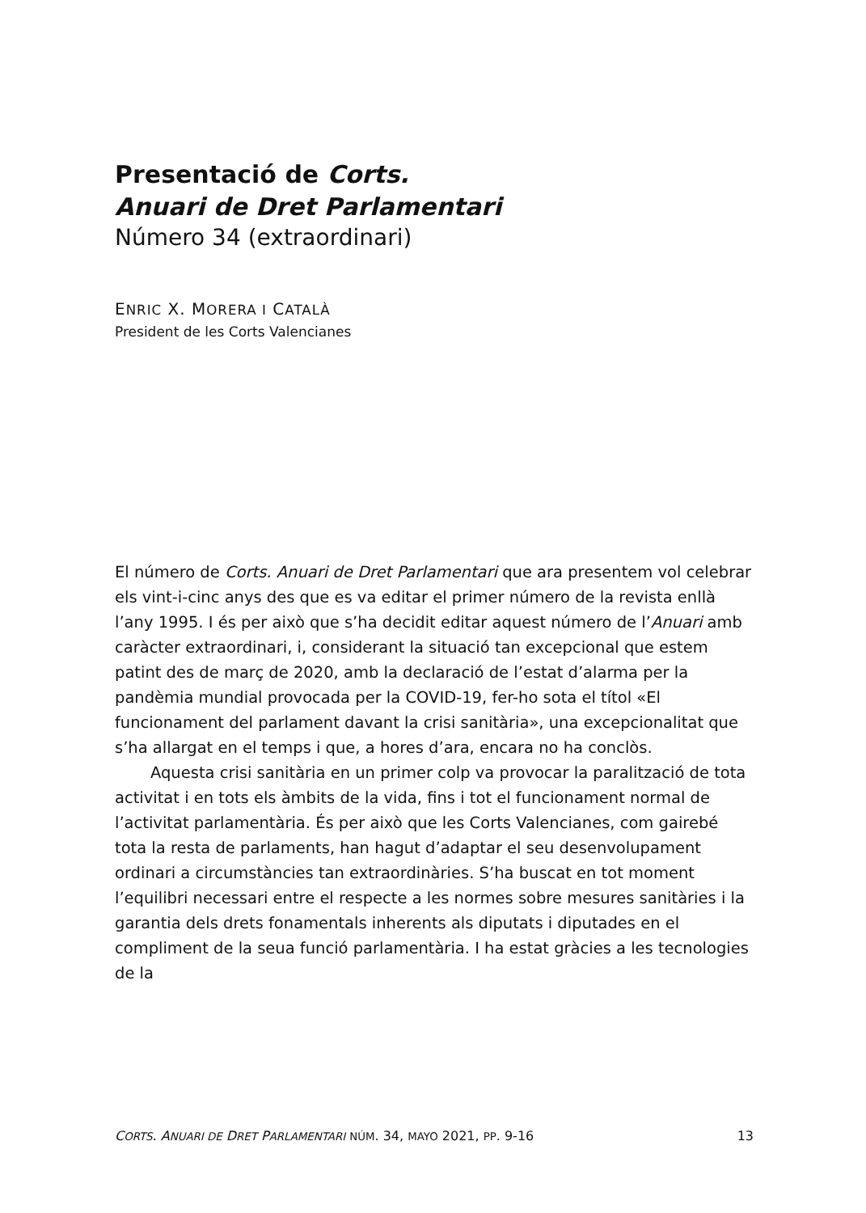Presentació de Corts.
Anuari de Dret Parlamentari
Número 34 (extraordinari)
ENRIC X. MORERA I CATALÀ
President de les Corts Valencianes
El número de Corts. Anuari de Dret Parlamentari que ara presentem vol celebrar els vint-i-cinc anys des que es va editar el primer número de la revista enllà l’any 1995. I és per això que s’ha decidit editar aquest número de l’Anuari amb caràcter extraordinari, i, considerant la situació tan excepcional que estem patint des de març de 2020, amb la declaració de l’estat d’alarma per la pandèmia mundial provocada per la COVID-19, fer-ho sota el títol «El funcionament del parlament davant la crisi sanitària», una excepcionalitat que s’ha allargat en el temps i que, a hores d’ara, encara no ha conclòs.
Aquesta crisi sanitària en un primer colp va provocar la paralització de tota activitat i en tots els àmbits de la vida, fins i tot el funcionament normal de l’activitat parlamentària. És per això que les Corts Valencianes, com gairebé tota la resta de parlaments, han hagut d’adaptar el seu desenvolupament ordinari a circumstàncies tan extraordinàries. S’ha buscat en tot moment l’equilibri necessari entre el respecte a les normes sobre mesures sanitàries i la garantia dels drets fonamentals inherents als diputats i diputades en el compliment de la seua funció parlamentària. I ha estat gràcies a les tecnologies de la
CORTS. ANUARI DE DRET PARLAMENTARI NÚM. 34, MAYO 2021, PP. 9-16 13